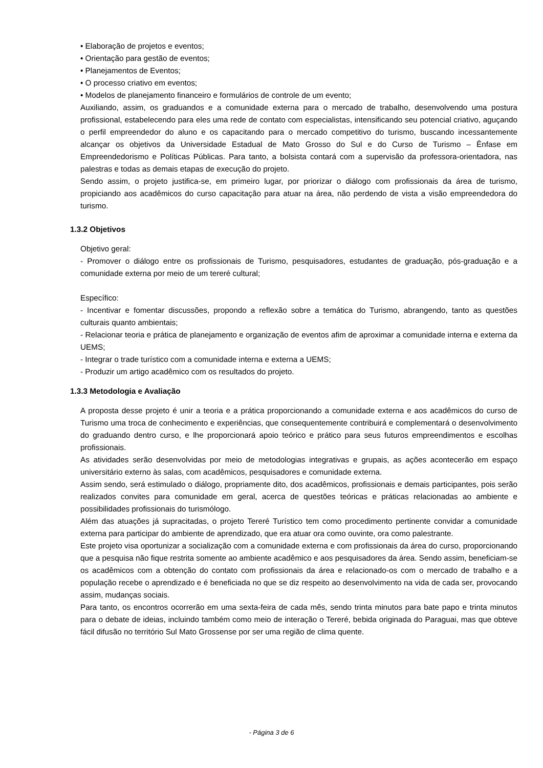• Elaboração de projetos e eventos;
• Orientação para gestão de eventos;
• Planejamentos de Eventos;
• O processo criativo em eventos;
• Modelos de planejamento financeiro e formulários de controle de um evento;
Auxiliando, assim, os graduandos e a comunidade externa para o mercado de trabalho, desenvolvendo uma postura profissional, estabelecendo para eles uma rede de contato com especialistas, intensificando seu potencial criativo, aguçando o perfil empreendedor do aluno e os capacitando para o mercado competitivo do turismo, buscando incessantemente alcançar os objetivos da Universidade Estadual de Mato Grosso do Sul e do Curso de Turismo – Ênfase em Empreendedorismo e Políticas Públicas. Para tanto, a bolsista contará com a supervisão da professora-orientadora, nas palestras e todas as demais etapas de execução do projeto.
Sendo assim, o projeto justifica-se, em primeiro lugar, por priorizar o diálogo com profissionais da área de turismo, propiciando aos acadêmicos do curso capacitação para atuar na área, não perdendo de vista a visão empreendedora do turismo.
1.3.2 Objetivos
Objetivo geral:
- Promover o diálogo entre os profissionais de Turismo, pesquisadores, estudantes de graduação, pós-graduação e a comunidade externa por meio de um tereré cultural;
Específico:
- Incentivar e fomentar discussões, propondo a reflexão sobre a temática do Turismo, abrangendo, tanto as questões culturais quanto ambientais;
- Relacionar teoria e prática de planejamento e organização de eventos afim de aproximar a comunidade interna e externa da UEMS;
- Integrar o trade turístico com a comunidade interna e externa a UEMS;
- Produzir um artigo acadêmico com os resultados do projeto.
1.3.3 Metodologia e Avaliação
A proposta desse projeto é unir a teoria e a prática proporcionando a comunidade externa e aos acadêmicos do curso de Turismo uma troca de conhecimento e experiências, que consequentemente contribuirá e complementará o desenvolvimento do graduando dentro curso, e lhe proporcionará apoio teórico e prático para seus futuros empreendimentos e escolhas profissionais.
As atividades serão desenvolvidas por meio de metodologias integrativas e grupais, as ações acontecerão em espaço universitário externo às salas, com acadêmicos, pesquisadores e comunidade externa.
Assim sendo, será estimulado o diálogo, propriamente dito, dos acadêmicos, profissionais e demais participantes, pois serão realizados convites para comunidade em geral, acerca de questões teóricas e práticas relacionadas ao ambiente e possibilidades profissionais do turismólogo.
Além das atuações já supracitadas, o projeto Tereré Turístico tem como procedimento pertinente convidar a comunidade externa para participar do ambiente de aprendizado, que era atuar ora como ouvinte, ora como palestrante.
Este projeto visa oportunizar a socialização com a comunidade externa e com profissionais da área do curso, proporcionando que a pesquisa não fique restrita somente ao ambiente acadêmico e aos pesquisadores da área. Sendo assim, beneficiam-se os acadêmicos com a obtenção do contato com profissionais da área e relacionado-os com o mercado de trabalho e a população recebe o aprendizado e é beneficiada no que se diz respeito ao desenvolvimento na vida de cada ser, provocando assim, mudanças sociais.
Para tanto, os encontros ocorrerão em uma sexta-feira de cada mês, sendo trinta minutos para bate papo e trinta minutos para o debate de ideias, incluindo também como meio de interação o Tereré, bebida originada do Paraguai, mas que obteve fácil difusão no território Sul Mato Grossense por ser uma região de clima quente.
- Página 3 de 6